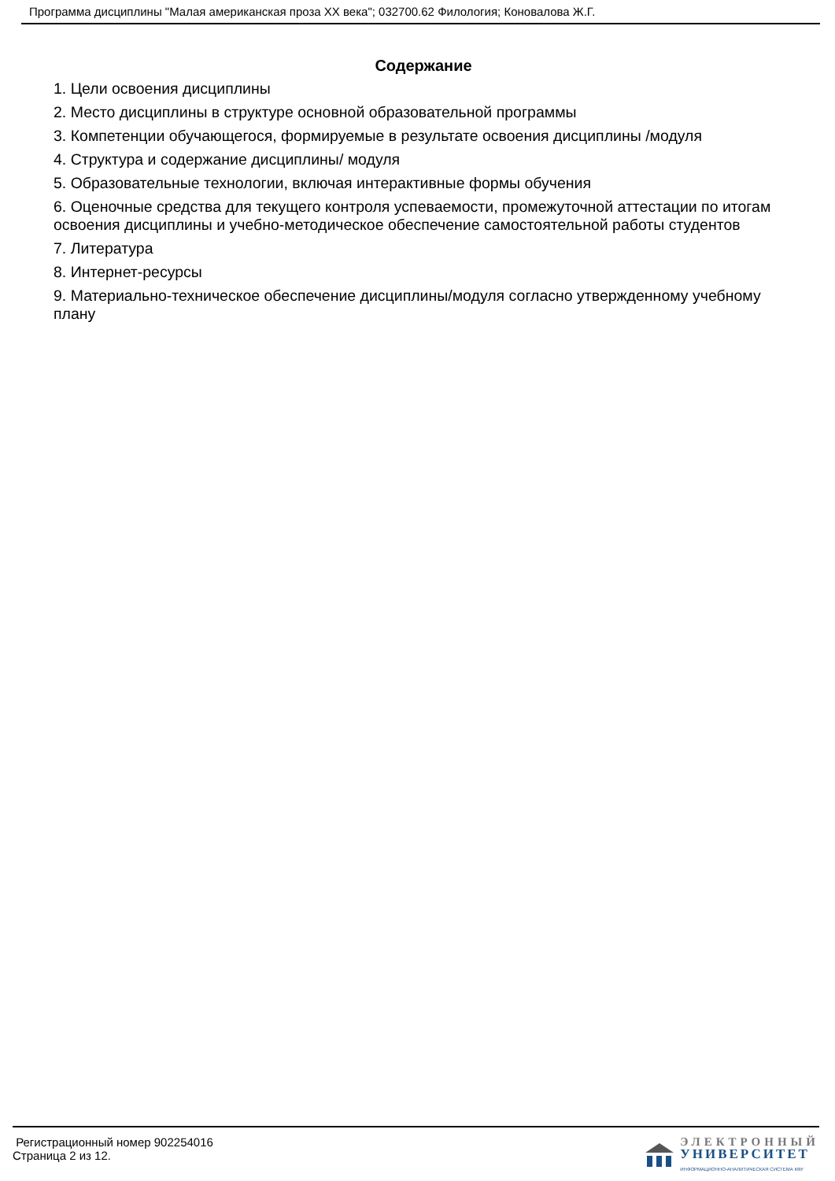Программа дисциплины "Малая американская проза XX века"; 032700.62 Филология; Коновалова Ж.Г.
Содержание
1. Цели освоения дисциплины
2. Место дисциплины в структуре основной образовательной программы
3. Компетенции обучающегося, формируемые в результате освоения дисциплины /модуля
4. Структура и содержание дисциплины/ модуля
5. Образовательные технологии, включая интерактивные формы обучения
6. Оценочные средства для текущего контроля успеваемости, промежуточной аттестации по итогам освоения дисциплины и учебно-методическое обеспечение самостоятельной работы студентов
7. Литература
8. Интернет-ресурсы
9. Материально-техническое обеспечение дисциплины/модуля согласно утвержденному учебному плану
Регистрационный номер 902254016
Страница 2 из 12.
ЭЛЕКТРОННЫЙ
УНИВЕРСИТЕТ
ИНФОРМАЦИОННО-АНАЛИТИЧЕСКАЯ СИСТЕМА КФУ